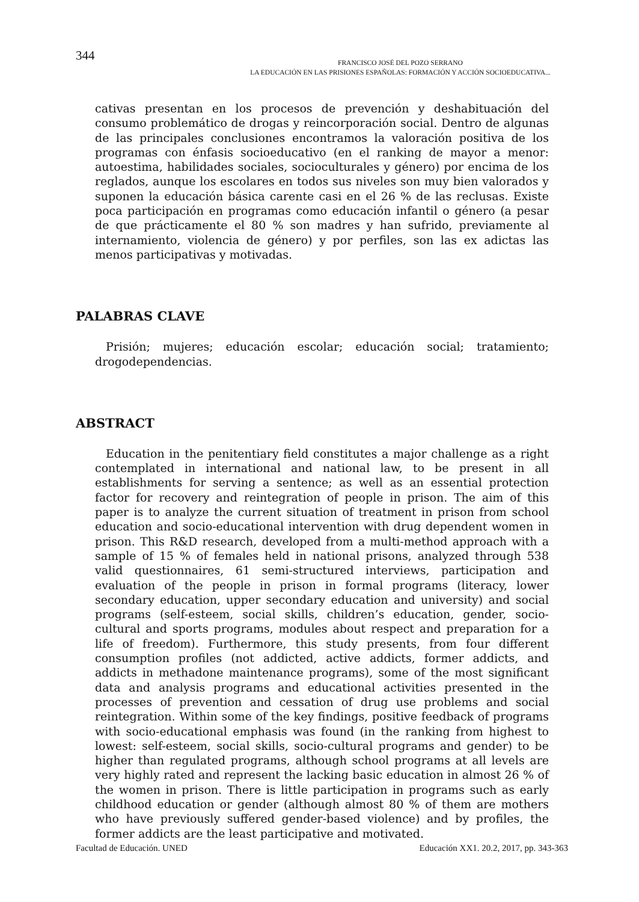344
FRANCISCO JOSÉ DEL POZO SERRANO
LA EDUCACIÓN EN LAS PRISIONES ESPAÑOLAS: FORMACIÓN Y ACCIÓN SOCIOEDUCATIVA...
cativas presentan en los procesos de prevención y deshabituación del consumo problemático de drogas y reincorporación social. Dentro de algunas de las principales conclusiones encontramos la valoración positiva de los programas con énfasis socioeducativo (en el ranking de mayor a menor: autoestima, habilidades sociales, socioculturales y género) por encima de los reglados, aunque los escolares en todos sus niveles son muy bien valorados y suponen la educación básica carente casi en el 26 % de las reclusas. Existe poca participación en programas como educación infantil o género (a pesar de que prácticamente el 80 % son madres y han sufrido, previamente al internamiento, violencia de género) y por perfiles, son las ex adictas las menos participativas y motivadas.
PALABRAS CLAVE
Prisión; mujeres; educación escolar; educación social; tratamiento; drogodependencias.
ABSTRACT
Education in the penitentiary field constitutes a major challenge as a right contemplated in international and national law, to be present in all establishments for serving a sentence; as well as an essential protection factor for recovery and reintegration of people in prison. The aim of this paper is to analyze the current situation of treatment in prison from school education and socio-educational intervention with drug dependent women in prison. This R&D research, developed from a multi-method approach with a sample of 15 % of females held in national prisons, analyzed through 538 valid questionnaires, 61 semi-structured interviews, participation and evaluation of the people in prison in formal programs (literacy, lower secondary education, upper secondary education and university) and social programs (self-esteem, social skills, children’s education, gender, socio-cultural and sports programs, modules about respect and preparation for a life of freedom). Furthermore, this study presents, from four different consumption profiles (not addicted, active addicts, former addicts, and addicts in methadone maintenance programs), some of the most significant data and analysis programs and educational activities presented in the processes of prevention and cessation of drug use problems and social reintegration. Within some of the key findings, positive feedback of programs with socio-educational emphasis was found (in the ranking from highest to lowest: self-esteem, social skills, socio-cultural programs and gender) to be higher than regulated programs, although school programs at all levels are very highly rated and represent the lacking basic education in almost 26 % of the women in prison. There is little participation in programs such as early childhood education or gender (although almost 80 % of them are mothers who have previously suffered gender-based violence) and by profiles, the former addicts are the least participative and motivated.
Facultad de Educación. UNED Educación XX1. 20.2, 2017, pp. 343-363